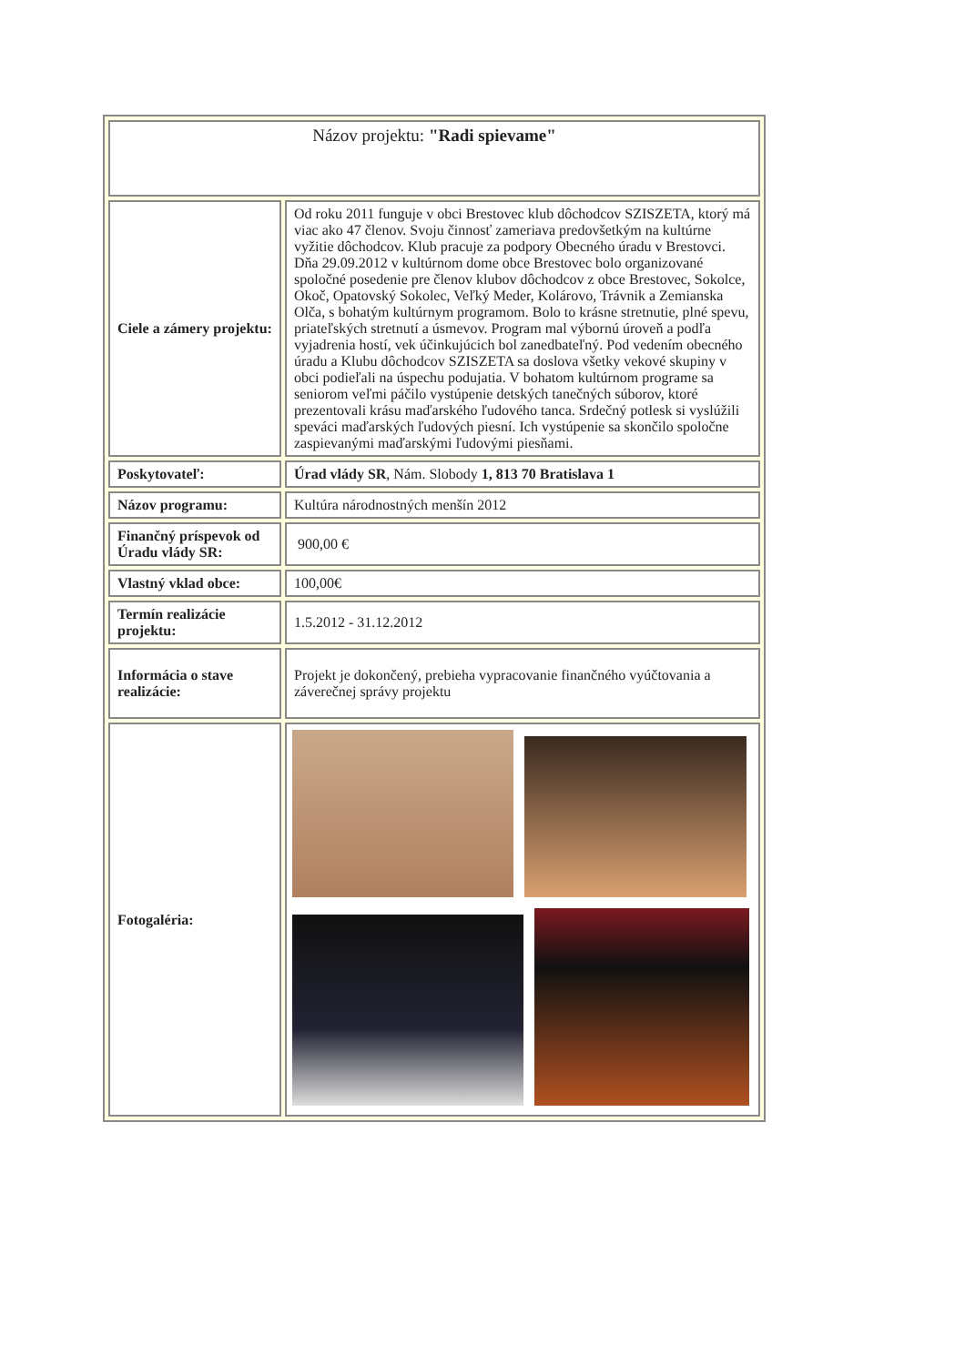| Názov projektu: "Radi spievame" | |
| Ciele a zámery projektu: | Od roku 2011 funguje v obci Brestovec klub dôchodcov SZISZETA, ktorý má viac ako 47 členov. Svoju činnosť zameriava predovšetkým na kultúrne vyžitie dôchodcov. Klub pracuje za podpory Obecného úradu v Brestovci. Dňa 29.09.2012 v kultúrnom dome obce Brestovec bolo organizované spoločné posedenie pre členov klubov dôchodcov z obce Brestovec, Sokolce, Okoč, Opatovský Sokolec, Veľký Meder, Kolárovo, Trávnik a Zemianska Olča, s bohatým kultúrnym programom. Bolo to krásne stretnutie, plné spevu, priateľských stretnutí a úsmevov. Program mal výbornú úroveň a podľa vyjadrenia hostí, vek účinkujúcich bol zanedbateľný. Pod vedením obecného úradu a Klubu dôchodcov SZISZETA sa doslova všetky vekové skupiny v obci podieľali na úspechu podujatia. V bohatom kultúrnom programe sa seniorom veľmi páčilo vystúpenie detských tanečných súborov, ktoré prezentovali krásu maďarského ľudového tanca. Srdečný potlesk si vyslúžili speváci maďarských ľudových piesní. Ich vystúpenie sa skončilo spoločne zaspievanými maďarskými ľudovými piesňami. |
| Poskytovateľ: | Úrad vlády SR , Nám. Slobody 1, 813 70 Bratislava 1 |
| Názov programu: | Kultúra národnostných menšín 2012 |
| Finančný príspevok od Úradu vlády SR: | 900,00 € |
| Vlastný vklad obce: | 100,00€ |
| Termín realizácie projektu: | 1.5.2012 - 31.12.2012 |
| Informácia o stave realizácie: | Projekt je dokončený, prebieha vypracovanie finančného vyúčtovania a záverečnej správy projektu |
| Fotogaléria: | |